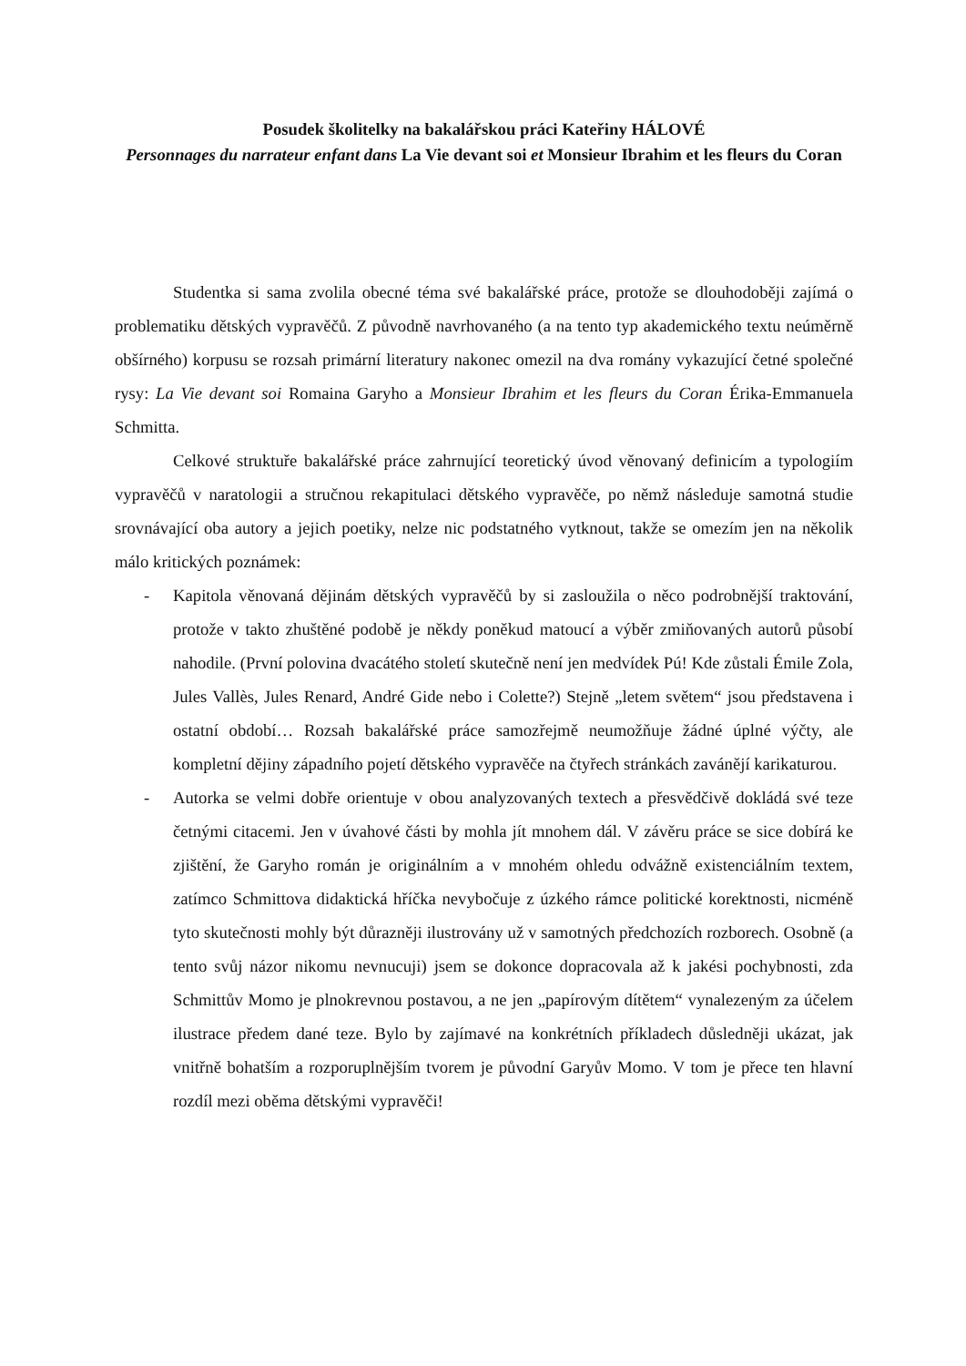Posudek školitelky na bakalářskou práci Kateřiny HÁLOVÉ
Personnages du narrateur enfant dans La Vie devant soi et Monsieur Ibrahim et les fleurs du Coran
Studentka si sama zvolila obecné téma své bakalářské práce, protože se dlouhodoběji zajímá o problematiku dětských vypravěčů. Z původně navrhovaného (a na tento typ akademického textu neúměrně obšírného) korpusu se rozsah primární literatury nakonec omezil na dva romány vykazující četné společné rysy: La Vie devant soi Romaina Garyho a Monsieur Ibrahim et les fleurs du Coran Érika-Emmanuela Schmitta.
Celkové struktuře bakalářské práce zahrnující teoretický úvod věnovaný definicím a typologiím vypravěčů v naratologii a stručnou rekapitulaci dětského vypravěče, po němž následuje samotná studie srovnávající oba autory a jejich poetiky, nelze nic podstatného vytknout, takže se omezím jen na několik málo kritických poznámek:
- Kapitola věnovaná dějinám dětských vypravěčů by si zasloužila o něco podrobnější traktování, protože v takto zhuštěné podobě je někdy poněkud matoucí a výběr zmiňovaných autorů působí nahodile. (První polovina dvacátého století skutečně není jen medvídek Pú! Kde zůstali Émile Zola, Jules Vallès, Jules Renard, André Gide nebo i Colette?) Stejně „letem světem“ jsou představena i ostatní období… Rozsah bakalářské práce samozřejmě neumožňuje žádné úplné výčty, ale kompletní dějiny západního pojetí dětského vypravěče na čtyřech stránkách zavánějí karikaturou.
- Autorka se velmi dobře orientuje v obou analyzovaných textech a přesvědčivě dokládá své teze četnými citacemi. Jen v úvahové části by mohla jít mnohem dál. V závěru práce se sice dobírá ke zjištění, že Garyho román je originálním a v mnohém ohledu odvážně existenciálním textem, zatímco Schmittova didaktická hříčka nevybočuje z úzkého rámce politické korektnosti, nicméně tyto skutečnosti mohly být důrazněji ilustrovány už v samotných předchozích rozborech. Osobně (a tento svůj názor nikomu nevnucuji) jsem se dokonce dopracovala až k jakési pochybnosti, zda Schmittův Momo je plnokrevnou postavou, a ne jen „papírovým dítětem“ vynalezeným za účelem ilustrace předem dané teze. Bylo by zajímavé na konkrétních příkladech důsledněji ukázat, jak vnitřně bohatším a rozporuplnějším tvorem je původní Garyův Momo. V tom je přece ten hlavní rozdíl mezi oběma dětskými vypravěči!